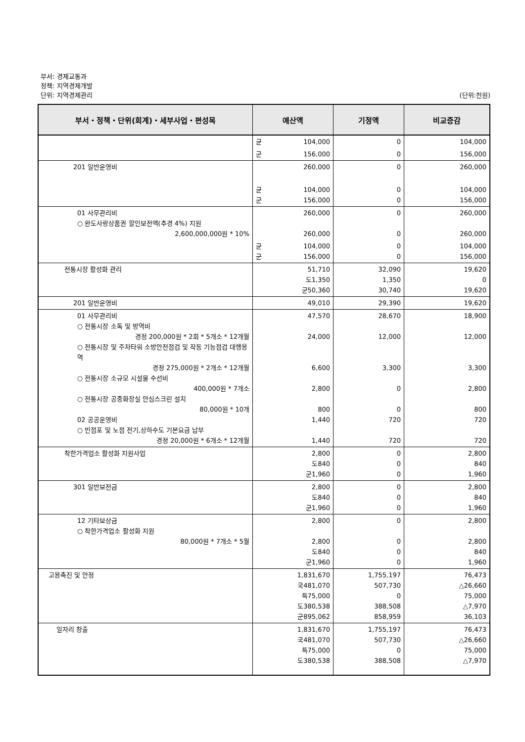부서: 경제교통과
정책: 지역경제개발
단위: 지역경제관리
(단위:천원)
| 부서・정책・단위(회계)・세부사업・편성목 | 예산액 | 기정액 | 비교증감 |
| --- | --- | --- | --- |
| | 균 104,000 | 0 | 104,000 |
| | 군 156,000 | 0 | 156,000 |
| 201 일반운영비 | 260,000 | 0 | 260,000 |
| | 균 104,000 군 156,000 | 0 0 | 104,000 156,000 |
| 01 사무관리비 ○ 완도사랑상품권 할인보전액(추경 4%) 지원 2,600,000,000원 * 10% | 260,000 260,000 | 0 0 | 260,000 260,000 |
| | 균 104,000 군 156,000 | 0 0 | 104,000 156,000 |
| 전통시장 활성화 관리 | 51,710 도 1,350 군 50,360 | 32,090 1,350 30,740 | 19,620 0 19,620 |
| 201 일반운영비 | 49,010 | 29,390 | 19,620 |
| 01 사무관리비 ○ 전통시장 소독 및 방역비 경정 200,000원 * 2회 * 5개소 * 12개월 ○ 전통시장 및 주차타워 소방안전점검 및 작동 기능점검 대행용역 경정 275,000원 * 2개소 * 12개월 ○ 전통시장 소규모 시설물 수선비 400,000원 * 7개소 ○ 전통시장 공중화장실 안심스크린 설치 80,000원 * 10개 02 공공운영비 ○ 빈점포 및 노점 전기,상하수도 기본요금 납부 경정 20,000원 * 6개소 * 12개월 | 47,570 24,000 6,600 2,800 800 1,440 1,440 | 28,670 12,000 3,300 0 0 720 720 | 18,900 12,000 3,300 2,800 800 720 720 |
| 착한가격업소 활성화 지원사업 | 2,800 도 840 군 1,960 | 0 0 0 | 2,800 840 1,960 |
| 301 일반보전금 | 2,800 도 840 군 1,960 | 0 0 0 | 2,800 840 1,960 |
| 12 기타보상금 ○ 착한가격업소 활성화 지원 80,000원 * 7개소 * 5월 | 2,800 2,800 도 840 군 1,960 | 0 0 0 0 | 2,800 2,800 840 1,960 |
| 고용촉진 및 안정 | 1,831,670 국 481,070 특 75,000 도 380,538 군 895,062 | 1,755,197 507,730 0 388,508 858,959 | 76,473 △26,660 75,000 △7,970 36,103 |
| 일자리 창출 | 1,831,670 국 481,070 특 75,000 도 380,538 | 1,755,197 507,730 0 388,508 | 76,473 △26,660 75,000 △7,970 |